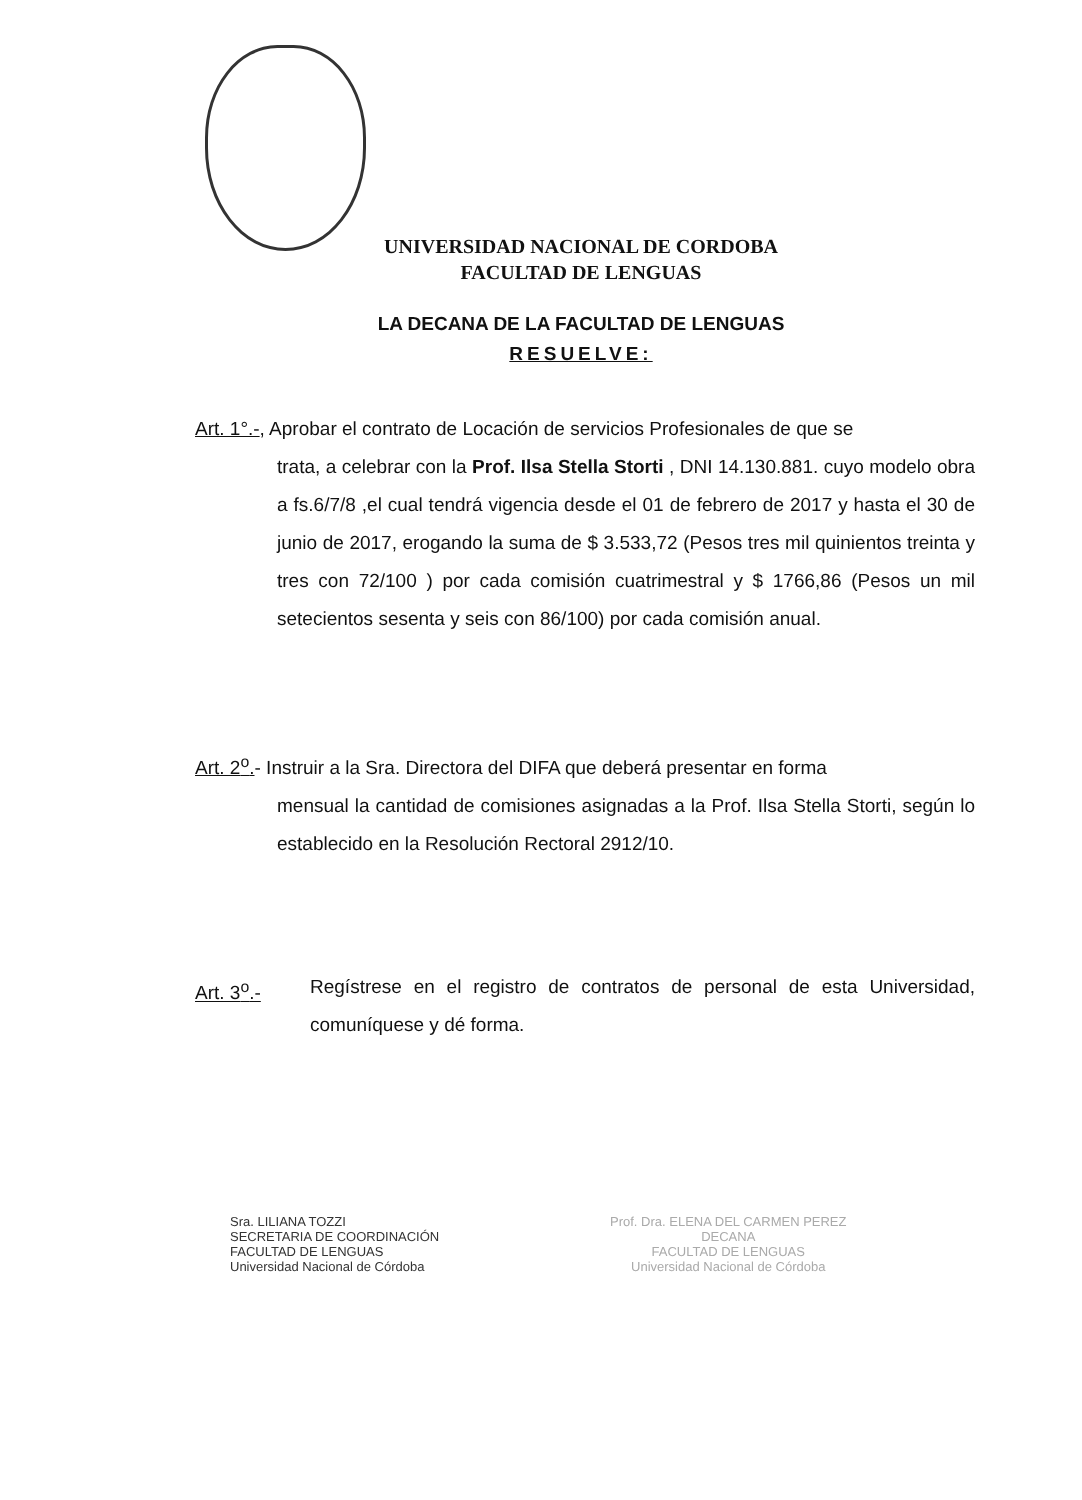UNIVERSIDAD NACIONAL DE CORDOBA
FACULTAD DE LENGUAS
LA DECANA DE LA FACULTAD DE LENGUAS
RESUELVE:
Art. 1°.-, Aprobar el contrato de Locación de servicios Profesionales de que se
trata, a celebrar con la Prof. Ilsa Stella Storti , DNI 14.130.881. cuyo modelo obra a fs.6/7/8 ,el cual tendrá vigencia desde el 01 de febrero de 2017 y hasta el 30 de junio de 2017, erogando la suma de $ 3.533,72 (Pesos tres mil quinientos treinta y tres con 72/100 ) por cada comisión cuatrimestral y $ 1766,86 (Pesos un mil setecientos sesenta y seis con 86/100) por cada comisión anual.
Art. 2<sup>o</sup>.- Instruir a la Sra. Directora del DIFA que deberá presentar en forma
mensual la cantidad de comisiones asignadas a la Prof. Ilsa Stella Storti, según lo establecido en la Resolución Rectoral 2912/10.
Art. 3<sup>o</sup>.- Regístrese en el registro de contratos de personal de esta Universidad, comuníquese y dé forma.
Sra. LILIANA TOZZI
SECRETARIA DE COORDINACIÓN
FACULTAD DE LENGUAS
Universidad Nacional de Córdoba
Prof. Dra. ELENA DEL CARMEN PEREZ
DECANA
FACULTAD DE LENGUAS
Universidad Nacional de Córdoba